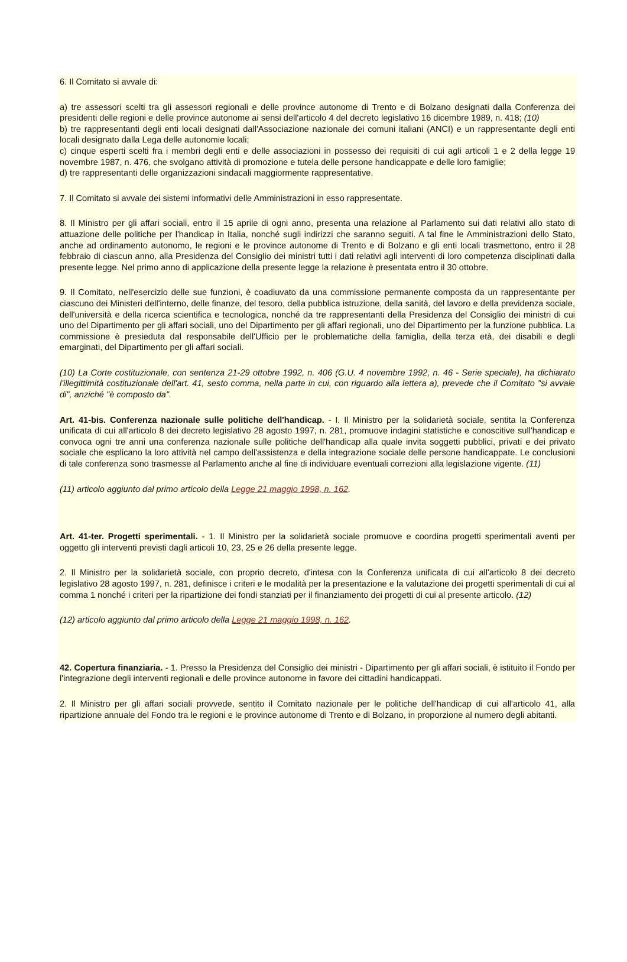6. Il Comitato si avvale di:
a) tre assessori scelti tra gli assessori regionali e delle province autonome di Trento e di Bolzano designati dalla Conferenza dei presidenti delle regioni e delle province autonome ai sensi dell'articolo 4 del decreto legislativo 16 dicembre 1989, n. 418; (10)
b) tre rappresentanti degli enti locali designati dall'Associazione nazionale dei comuni italiani (ANCI) e un rappresentante degli enti locali designato dalla Lega delle autonomie locali;
c) cinque esperti scelti fra i membri degli enti e delle associazioni in possesso dei requisiti di cui agli articoli 1 e 2 della legge 19 novembre 1987, n. 476, che svolgano attività di promozione e tutela delle persone handicappate e delle loro famiglie;
d) tre rappresentanti delle organizzazioni sindacali maggiormente rappresentative.
7. Il Comitato si avvale dei sistemi informativi delle Amministrazioni in esso rappresentate.
8. Il Ministro per gli affari sociali, entro il 15 aprile di ogni anno, presenta una relazione al Parlamento sui dati relativi allo stato di attuazione delle politiche per l'handicap in Italia, nonché sugli indirizzi che saranno seguiti. A tal fine le Amministrazioni dello Stato, anche ad ordinamento autonomo, le regioni e le province autonome di Trento e di Bolzano e gli enti locali trasmettono, entro il 28 febbraio di ciascun anno, alla Presidenza del Consiglio dei ministri tutti i dati relativi agli interventi di loro competenza disciplinati dalla presente legge. Nel primo anno di applicazione della presente legge la relazione è presentata entro il 30 ottobre.
9. Il Comitato, nell'esercizio delle sue funzioni, è coadiuvato da una commissione permanente composta da un rappresentante per ciascuno dei Ministeri dell'interno, delle finanze, del tesoro, della pubblica istruzione, della sanità, del lavoro e della previdenza sociale, dell'università e della ricerca scientifica e tecnologica, nonché da tre rappresentanti della Presidenza del Consiglio dei ministri di cui uno del Dipartimento per gli affari sociali, uno del Dipartimento per gli affari regionali, uno del Dipartimento per la funzione pubblica. La commissione è presieduta dal responsabile dell'Ufficio per le problematiche della famiglia, della terza età, dei disabili e degli emarginati, del Dipartimento per gli affari sociali.
(10) La Corte costituzionale, con sentenza 21-29 ottobre 1992, n. 406 (G.U. 4 novembre 1992, n. 46 - Serie speciale), ha dichiarato l'illegittimità costituzionale dell'art. 41, sesto comma, nella parte in cui, con riguardo alla lettera a), prevede che il Comitato "si avvale di", anziché "è composto da".
Art. 41-bis. Conferenza nazionale sulle politiche dell'handicap. - I. Il Ministro per la solidarietà sociale, sentita la Conferenza unificata di cui all'articolo 8 dei decreto legislativo 28 agosto 1997, n. 281, promuove indagini statistiche e conoscitive sull'handicap e convoca ogni tre anni una conferenza nazionale sulle politiche dell'handicap alla quale invita soggetti pubblici, privati e dei privato sociale che esplicano la loro attività nel campo dell'assistenza e della integrazione sociale delle persone handicappate. Le conclusioni di tale conferenza sono trasmesse al Parlamento anche al fine di individuare eventuali correzioni alla legislazione vigente. (11)
(11) articolo aggiunto dal primo articolo della Legge 21 maggio 1998, n. 162.
Art. 41-ter. Progetti sperimentali. - 1. Il Ministro per la solidarietà sociale promuove e coordina progetti sperimentali aventi per oggetto gli interventi previsti dagli articoli 10, 23, 25 e 26 della presente legge.
2. Il Ministro per la solidarietà sociale, con proprio decreto, d'intesa con la Conferenza unificata di cui all'articolo 8 dei decreto legislativo 28 agosto 1997, n. 281, definisce i criteri e le modalità per la presentazione e la valutazione dei progetti sperimentali di cui al comma 1 nonché i criteri per la ripartizione dei fondi stanziati per il finanziamento dei progetti di cui al presente articolo. (12)
(12) articolo aggiunto dal primo articolo della Legge 21 maggio 1998, n. 162.
42. Copertura finanziaria. - 1. Presso la Presidenza del Consiglio dei ministri - Dipartimento per gli affari sociali, è istituito il Fondo per l'integrazione degli interventi regionali e delle province autonome in favore dei cittadini handicappati.
2. Il Ministro per gli affari sociali provvede, sentito il Comitato nazionale per le politiche dell'handicap di cui all'articolo 41, alla ripartizione annuale del Fondo tra le regioni e le province autonome di Trento e di Bolzano, in proporzione al numero degli abitanti.